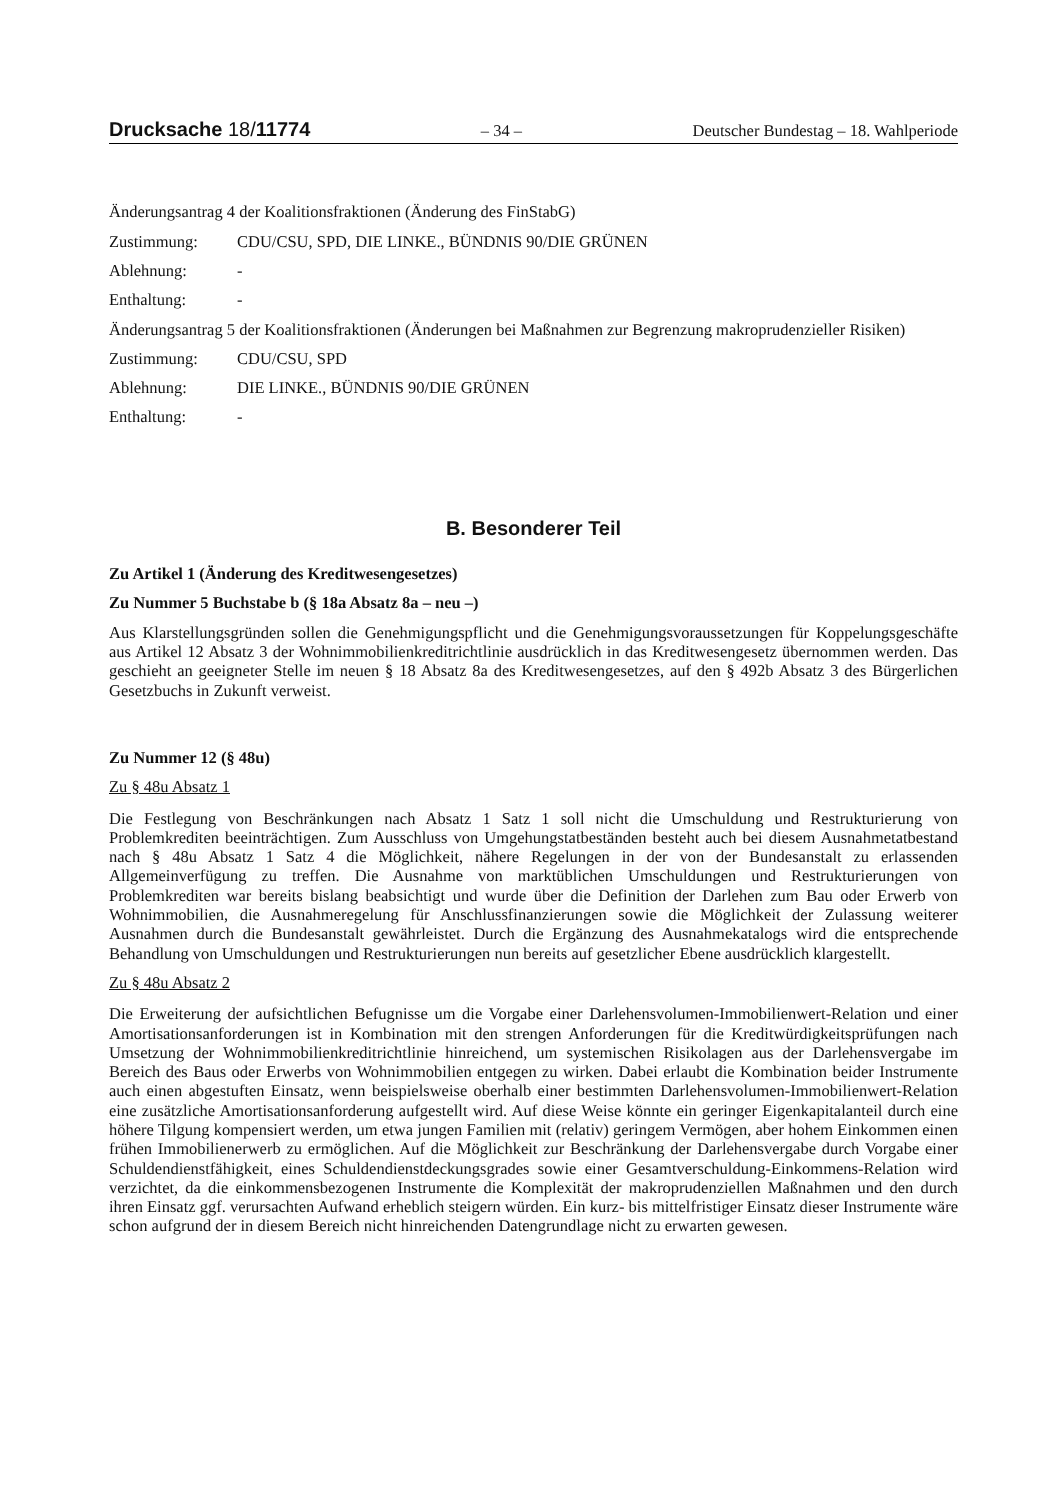Drucksache 18/11774 – 34 – Deutscher Bundestag – 18. Wahlperiode
Änderungsantrag 4 der Koalitionsfraktionen (Änderung des FinStabG)
Zustimmung: CDU/CSU, SPD, DIE LINKE., BÜNDNIS 90/DIE GRÜNEN
Ablehnung: -
Enthaltung: -
Änderungsantrag 5 der Koalitionsfraktionen (Änderungen bei Maßnahmen zur Begrenzung makroprudenzieller Risiken)
Zustimmung: CDU/CSU, SPD
Ablehnung: DIE LINKE., BÜNDNIS 90/DIE GRÜNEN
Enthaltung: -
B. Besonderer Teil
Zu Artikel 1 (Änderung des Kreditwesengesetzes)
Zu Nummer 5 Buchstabe b (§ 18a Absatz 8a – neu –)
Aus Klarstellungsgründen sollen die Genehmigungspflicht und die Genehmigungsvoraussetzungen für Koppelungsgeschäfte aus Artikel 12 Absatz 3 der Wohnimmobilienkreditrichtlinie ausdrücklich in das Kreditwesengesetz übernommen werden. Das geschieht an geeigneter Stelle im neuen § 18 Absatz 8a des Kreditwesengesetzes, auf den § 492b Absatz 3 des Bürgerlichen Gesetzbuchs in Zukunft verweist.
Zu Nummer 12 (§ 48u)
Zu § 48u Absatz 1
Die Festlegung von Beschränkungen nach Absatz 1 Satz 1 soll nicht die Umschuldung und Restrukturierung von Problemkrediten beeinträchtigen. Zum Ausschluss von Umgehungstatbeständen besteht auch bei diesem Ausnahmetatbestand nach § 48u Absatz 1 Satz 4 die Möglichkeit, nähere Regelungen in der von der Bundesanstalt zu erlassenden Allgemeinverfügung zu treffen. Die Ausnahme von marktüblichen Umschuldungen und Restrukturierungen von Problemkrediten war bereits bislang beabsichtigt und wurde über die Definition der Darlehen zum Bau oder Erwerb von Wohnimmobilien, die Ausnahmeregelung für Anschlussfinanzierungen sowie die Möglichkeit der Zulassung weiterer Ausnahmen durch die Bundesanstalt gewährleistet. Durch die Ergänzung des Ausnahmekatalogs wird die entsprechende Behandlung von Umschuldungen und Restrukturierungen nun bereits auf gesetzlicher Ebene ausdrücklich klargestellt.
Zu § 48u Absatz 2
Die Erweiterung der aufsichtlichen Befugnisse um die Vorgabe einer Darlehensvolumen-Immobilienwert-Relation und einer Amortisationsanforderungen ist in Kombination mit den strengen Anforderungen für die Kreditwürdigkeitsprüfungen nach Umsetzung der Wohnimmobilienkreditrichtlinie hinreichend, um systemischen Risikolagen aus der Darlehensvergabe im Bereich des Baus oder Erwerbs von Wohnimmobilien entgegen zu wirken. Dabei erlaubt die Kombination beider Instrumente auch einen abgestuften Einsatz, wenn beispielsweise oberhalb einer bestimmten Darlehensvolumen-Immobilienwert-Relation eine zusätzliche Amortisationsanforderung aufgestellt wird. Auf diese Weise könnte ein geringer Eigenkapitalanteil durch eine höhere Tilgung kompensiert werden, um etwa jungen Familien mit (relativ) geringem Vermögen, aber hohem Einkommen einen frühen Immobilienerwerb zu ermöglichen. Auf die Möglichkeit zur Beschränkung der Darlehensvergabe durch Vorgabe einer Schuldendienstfähigkeit, eines Schuldendienstdeckungsgrades sowie einer Gesamtverschuldung-Einkommens-Relation wird verzichtet, da die einkommensbezogenen Instrumente die Komplexität der makroprudenziellen Maßnahmen und den durch ihren Einsatz ggf. verursachten Aufwand erheblich steigern würden. Ein kurz- bis mittelfristiger Einsatz dieser Instrumente wäre schon aufgrund der in diesem Bereich nicht hinreichenden Datengrundlage nicht zu erwarten gewesen.